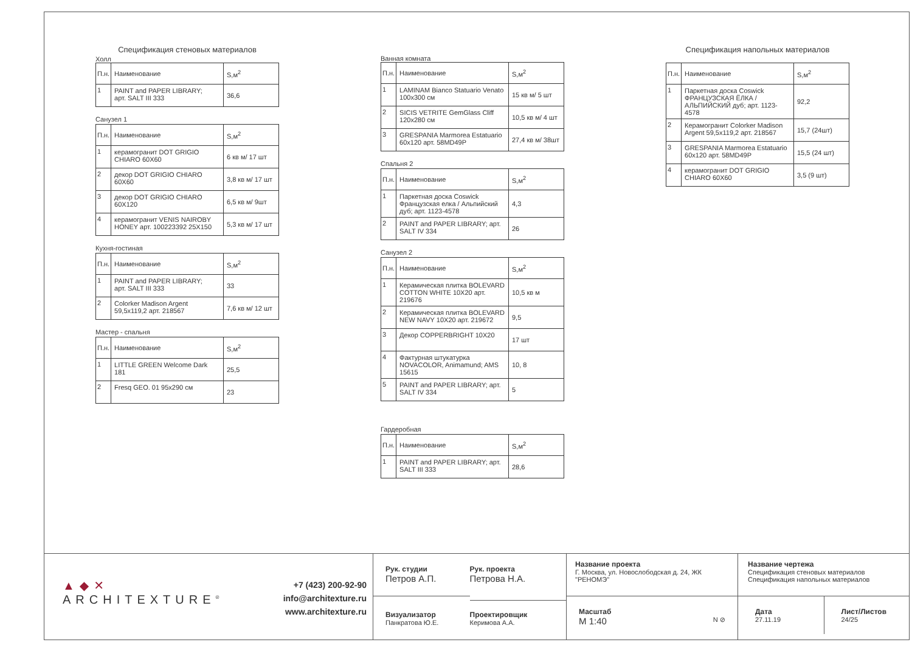Спецификация стеновых материалов
Холл
| П.н. | Наименование | S,м<sup>2</sup> |
| --- | --- | --- |
| 1 | PAINT and PAPER LIBRARY; арт. SALT III 333 | 36,6 |
Санузел 1
| П.н. | Наименование | S,м<sup>2</sup> |
| --- | --- | --- |
| 1 | керамогранит DOT GRIGIO CHIARO 60X60 | 6 кв м/ 17 шт |
| 2 | декор DOT GRIGIO CHIARO 60X60 | 3,8 кв м/ 17 шт |
| 3 | декор DOT GRIGIO CHIARO 60X120 | 6,5 кв м/ 9шт |
| 4 | керамогранит VENIS NAIROBY HONEY арт. 100223392 25X150 | 5,3 кв м/ 17 шт |
Кухня-гостиная
| П.н. | Наименование | S,м<sup>2</sup> |
| --- | --- | --- |
| 1 | PAINT and PAPER LIBRARY; арт. SALT III 333 | 33 |
| 2 | Colorker Madison Argent 59,5x119,2 арт. 218567 | 7,6 кв м/ 12 шт |
Мастер - спальня
| П.н. | Наименование | S,м<sup>2</sup> |
| --- | --- | --- |
| 1 | LITTLE GREEN Welcome Dark 181 | 25,5 |
| 2 | Fresq GEO. 01 95x290 см | 23 |
Ванная комната
| П.н. | Наименование | S,м<sup>2</sup> |
| --- | --- | --- |
| 1 | LAMINAM Bianco Statuario Venato 100x300 см | 15 кв м/ 5 шт |
| 2 | SICIS VETRITE GemGlass Cliff 120x280 см | 10,5 кв м/ 4 шт |
| 3 | GRESPANIA Marmorea Estatuario 60x120 арт. 58MD49P | 27,4 кв м/ 38шт |
Спальня 2
| П.н. | Наименование | S,м<sup>2</sup> |
| --- | --- | --- |
| 1 | Паркетная доска Coswick Французская елка / Альпийский дуб; арт. 1123-4578 | 4,3 |
| 2 | PAINT and PAPER LIBRARY; арт. SALT IV 334 | 26 |
Санузел 2
| П.н. | Наименование | S,м<sup>2</sup> |
| --- | --- | --- |
| 1 | Керамическая плитка BOLEVARD COTTON WHITE 10X20 арт. 219676 | 10,5 кв м |
| 2 | Керамическая плитка BOLEVARD NEW NAVY 10X20 арт. 219672 | 9,5 |
| 3 | Декор COPPERBRIGHT 10X20 | 17 шт |
| 4 | Фактурная штукатурка NOVACOLOR, Animamund; AMS 15615 | 10, 8 |
| 5 | PAINT and PAPER LIBRARY; арт. SALT IV 334 | 5 |
Гардеробная
| П.н. | Наименование | S,м<sup>2</sup> |
| --- | --- | --- |
| 1 | PAINT and PAPER LIBRARY; арт. SALT III 333 | 28,6 |
Спецификация напольных материалов
| П.н. | Наименование | S,м<sup>2</sup> |
| --- | --- | --- |
| 1 | Паркетная доска Coswick ФРАНЦУЗСКАЯ ЁЛКА / АЛЬПИЙСКИЙ дуб; арт. 1123-4578 | 92,2 |
| 2 | Керамогранит Colorker Madison Argent 59,5x119,2 арт. 218567 | 15,7 (24шт) |
| 3 | GRESPANIA Marmorea Estatuario 60x120 арт. 58MD49P | 15,5 (24 шт) |
| 4 | керамогранит DOT GRIGIO CHIARO 60X60 | 3,5 (9 шт) |
▲◆✕
ARCHITEXTURE<sup>®</sup>
+7 (423) 200-92-90
info@architexture.ru
www.architexture.ru
Рук. студии
Петров А.П.
Рук. проекта
Петрова Н.А.
Визуализатор
Панкратова Ю.Е.
Проектировщик
Керимова А.А.
Название проекта
Г. Москва, ул. Новослободская д. 24, ЖК "РЕНОМЭ"
Масштаб
М 1:40 N ⊘
Название чертежа
Спецификация стеновых материалов
Спецификация напольных материалов
Дата
27.11.19
Лист/Листов
24/25